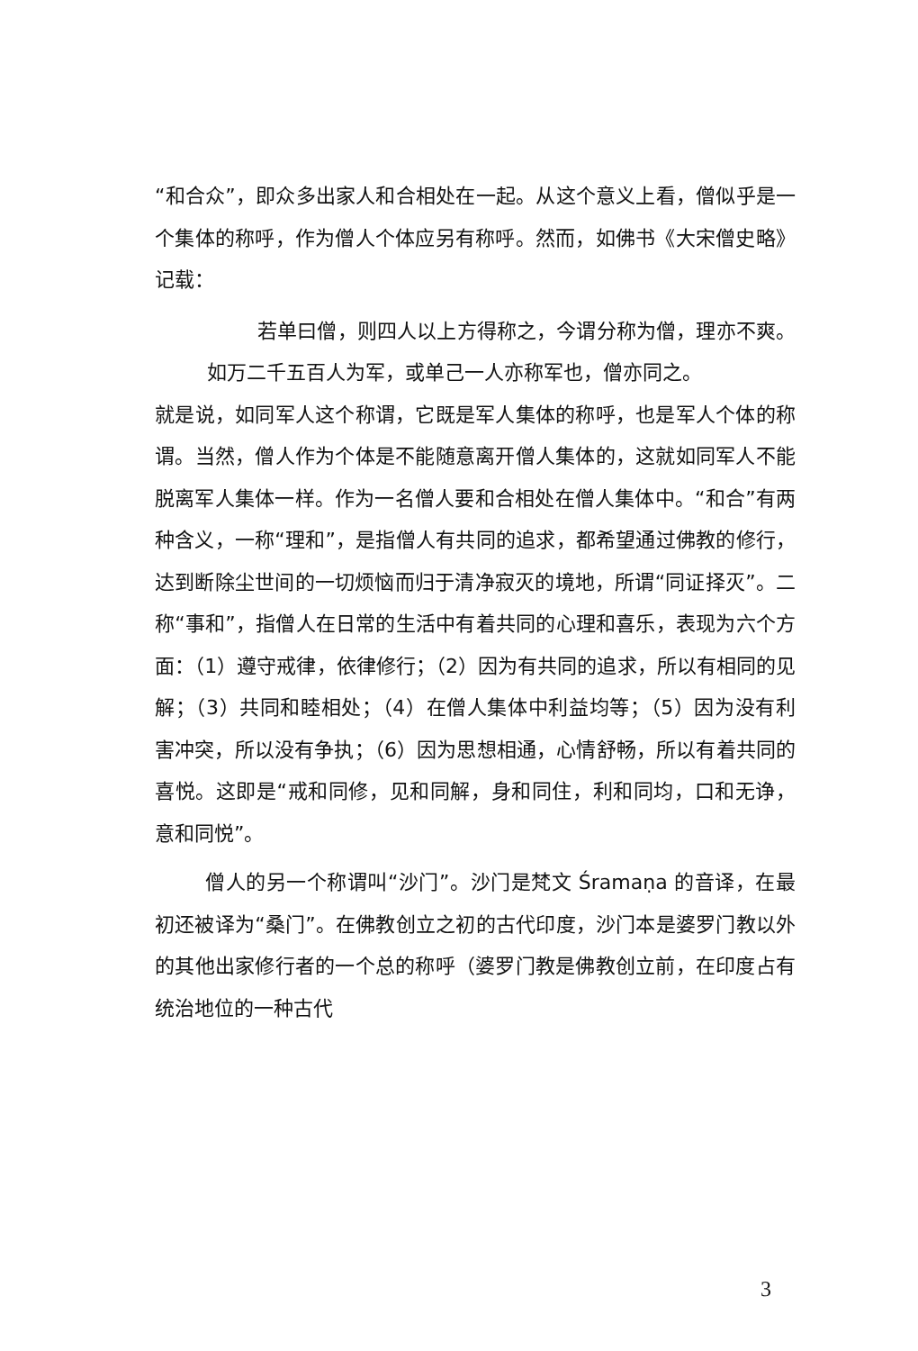“和合众”，即众多出家人和合相处在一起。从这个意义上看，僧似乎是一个集体的称呼，作为僧人个体应另有称呼。然而，如佛书《大宋僧史略》记载：
若单曰僧，则四人以上方得称之，今谓分称为僧，理亦不爽。如万二千五百人为军，或单己一人亦称军也，僧亦同之。
就是说，如同军人这个称谓，它既是军人集体的称呼，也是军人个体的称谓。当然，僧人作为个体是不能随意离开僧人集体的，这就如同军人不能脱离军人集体一样。作为一名僧人要和合相处在僧人集体中。“和合”有两种含义，一称“理和”，是指僧人有共同的追求，都希望通过佛教的修行，达到断除尘世间的一切烦恼而归于清净寂灭的境地，所谓“同证择灭”。二称“事和”，指僧人在日常的生活中有着共同的心理和喜乐，表现为六个方面：（1）遵守戒律，依律修行；（2）因为有共同的追求，所以有相同的见解；（3）共同和睦相处；（4）在僧人集体中利益均等；（5）因为没有利害冲突，所以没有争执；（6）因为思想相通，心情舒畅，所以有着共同的喜悦。这即是“戒和同修，见和同解，身和同住，利和同均，口和无诤，意和同悦”。
僧人的另一个称谓叫“沙门”。沙门是梵文 Śramaṇa 的音译，在最初还被译为“桑门”。在佛教创立之初的古代印度，沙门本是婆罗门教以外的其他出家修行者的一个总的称呼（婆罗门教是佛教创立前，在印度占有统治地位的一种古代
3